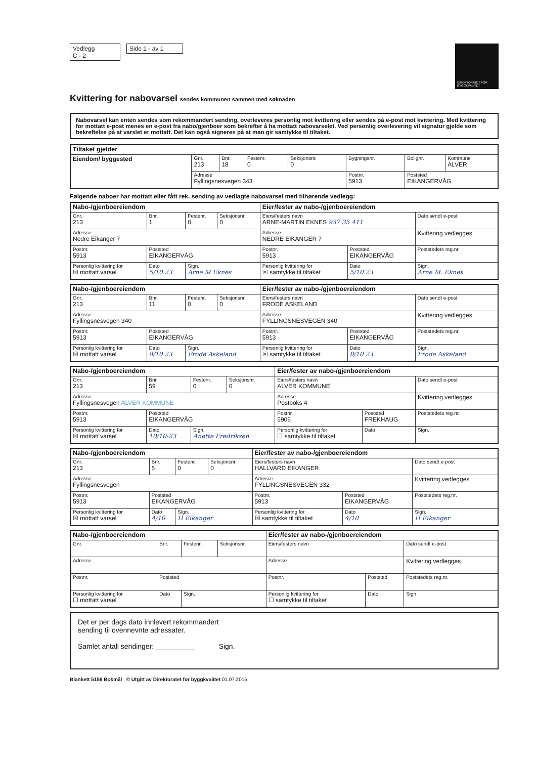Vedlegg
C - 2
Side 1 - av 1
DIREKTORATET FOR BYGGKVALITET
Kvittering for nabovarsel sendes kommunen sammen med søknaden
Nabovarsel kan enten sendes som rekommandert sending, overleveres personlig mot kvittering eller sendes på e-post mot kvittering. Med kvittering for mottatt e-post menes en e-post fra nabo/gjenboer som bekrefter å ha mottatt nabovarselet. Ved personlig overlevering vil signatur gjelde som bekreftelse på at varslet er mottatt. Det kan også signeres på at man gir samtykke til tiltaket.
| Tiltaket gjelder | | | | | | | |
| --- | --- | --- | --- | --- | --- | --- | --- |
| Eiendom/ byggested | Gnr. 213 | Bnr. 18 | Festenr. 0 | Seksjonsnr. 0 | Bygningsnr. | Bolignr. | Kommune ALVER |
| | Adresse Fyllingsnesvegen 343 | | | | Postnr. 5913 | Poststed EIKANGERVÅG | |
Følgende naboer har mottatt eller fått rek. sending av vedlagte nabovarsel med tilhørende vedlegg:
| Nabo-/gjenboereiendom | | | | Eier/fester av nabo-/gjenboereiendom | | |
| --- | --- | --- | --- | --- | --- | --- |
| Gnr. 213 | Bnr. 1 | Festenr. 0 | Seksjonsnr. 0 | Eiers/festers navn ARNE-MARTIN EKNES 957 35 411 | | Dato sendt e-post |
| Adresse Nedre Eikanger 7 | | | | Adresse NEDRE EIKANGER 7 | | Kvittering vedlegges |
| Postnr. 5913 | Poststed EIKANGERVÅG | | | Postnr. 5913 | Poststed EIKANGERVÅG | Poststedets reg.nr. |
| Personlig kvittering for ☒ mottatt varsel | Dato 5/10 23 | Sign. Arne M Eknes | | Personlig kvittering for ☒ samtykke til tiltaket | Dato 5/10 23 | Sign. Arne M. Eknes |
| Nabo-/gjenboereiendom | | | | Eier/fester av nabo-/gjenboereiendom | | |
| --- | --- | --- | --- | --- | --- | --- |
| Gnr. 213 | Bnr. 11 | Festenr. 0 | Seksjonsnr. 0 | Eiers/festers navn FRODE ASKELAND | | Dato sendt e-post |
| Adresse Fyllingsnesvegen 340 | | | | Adresse FYLLINGSNESVEGEN 340 | | Kvittering vedlegges |
| Postnr. 5913 | Poststed EIKANGERVÅG | | | Postnr. 5913 | Poststed EIKANGERVÅG | Poststedets reg.nr. |
| Personlig kvittering for ☒ mottatt varsel | Dato 8/10 23 | Sign. Frode Askeland | | Personlig kvittering for ☒ samtykke til tiltaket | Dato 8/10 23 | Sign. Frode Askeland |
| Nabo-/gjenboereiendom | | | | Eier/fester av nabo-/gjenboereiendom | | |
| --- | --- | --- | --- | --- | --- | --- |
| Gnr. 213 | Bnr. 59 | Festenr. 0 | Seksjonsnr. 0 | Eiers/festers navn ALVER KOMMUNE | | Dato sendt e-post |
| Adresse Fyllingsnesvegen ALVER KOMMUNE | | | | Adresse Postboks 4 | | Kvittering vedlegges |
| Postnr. 5913 | Poststed EIKANGERVÅG | | | Postnr. 5906 | Poststed FREKHAUG | Poststedets reg.nr. |
| Personlig kvittering for ☒ mottatt varsel | Dato 10/10-23 | Sign. Anette Fredriksen | | Personlig kvittering for ☐ samtykke til tiltaket | Dato | Sign. |
| Nabo-/gjenboereiendom | | | | Eier/fester av nabo-/gjenboereiendom | | |
| --- | --- | --- | --- | --- | --- | --- |
| Gnr. 213 | Bnr. 5 | Festenr. 0 | Seksjonsnr. 0 | Eiers/festers navn HALLVARD EIKANGER | | Dato sendt e-post |
| Adresse Fyllingsnesvegen | | | | Adresse FYLLINGSNESVEGEN 332 | | Kvittering vedlegges |
| Postnr. 5913 | Poststed EIKANGERVÅG | | | Postnr. 5913 | Poststed EIKANGERVÅG | Poststedets reg.nr. |
| Personlig kvittering for ☒ mottatt varsel | Dato 4/10 | Sign. H Eikanger | | Personlig kvittering for ☒ samtykke til tiltaket | Dato 4/10 | Sign. H Eikanger |
| Nabo-/gjenboereiendom | | | | Eier/fester av nabo-/gjenboereiendom | | |
| --- | --- | --- | --- | --- | --- | --- |
| Gnr. | Bnr. | Festenr. | Seksjonsnr. | Eiers/festers navn | | Dato sendt e-post |
| Adresse | | | | Adresse | | Kvittering vedlegges |
| Postnr. | Poststed | | | Postnr. | Poststed | Poststedets reg.nr. |
| Personlig kvittering for ☐ mottatt varsel | Dato | Sign. | | Personlig kvittering for ☐ samtykke til tiltaket | Dato | Sign. |
Det er per dags dato innlevert rekommandert
sending til ovennevnte adressater.
Samlet antall sendinger: __________ Sign.
Blankett 5156 Bokmål © Utgitt av Direktoratet for byggkvalitet 01.07.2015